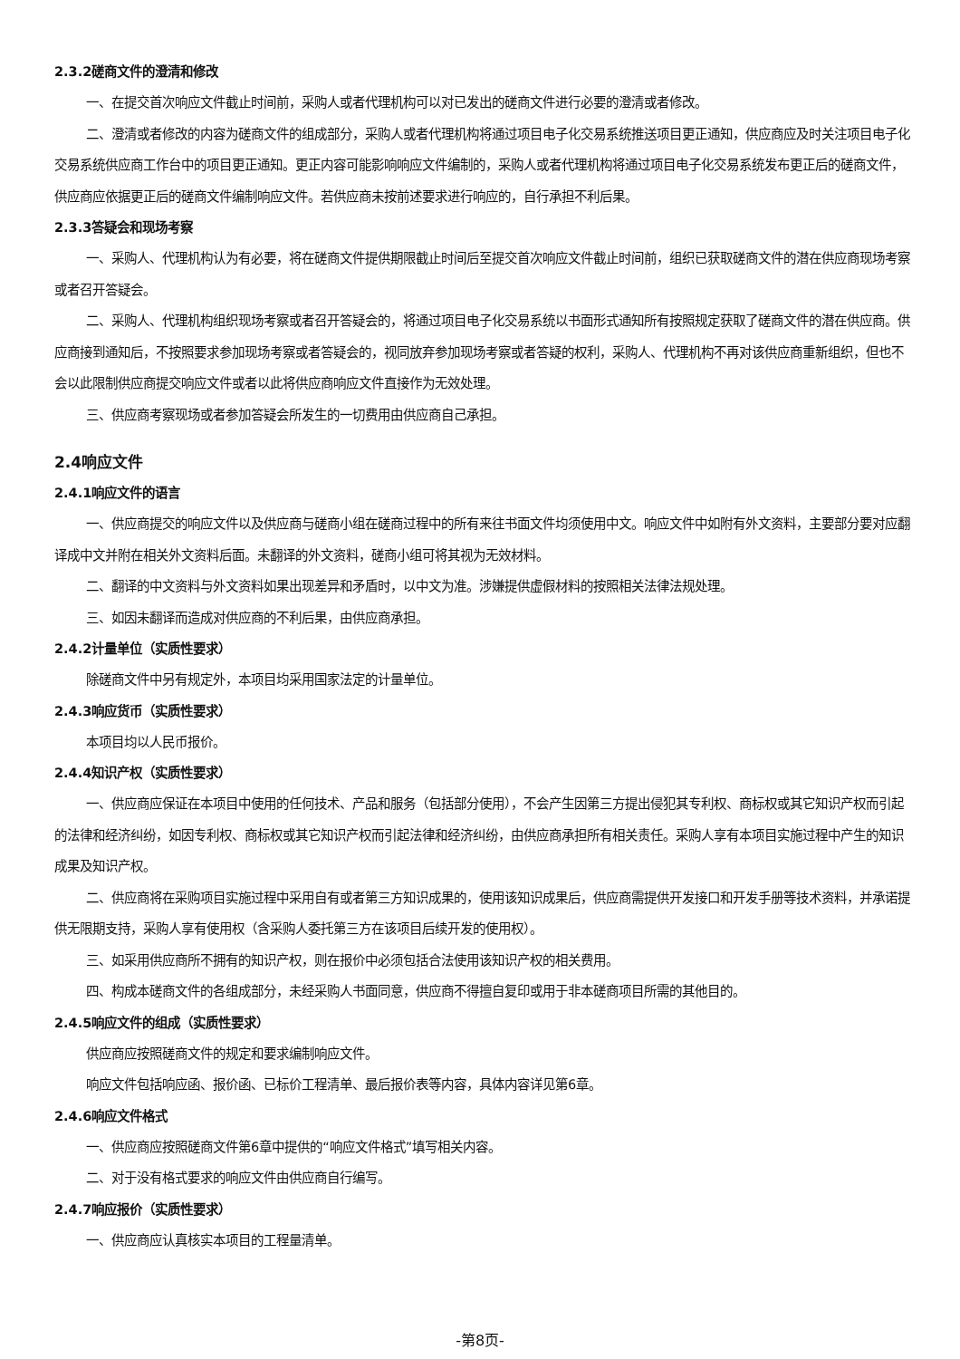2.3.2磋商文件的澄清和修改
一、在提交首次响应文件截止时间前，采购人或者代理机构可以对已发出的磋商文件进行必要的澄清或者修改。
二、澄清或者修改的内容为磋商文件的组成部分，采购人或者代理机构将通过项目电子化交易系统推送项目更正通知，供应商应及时关注项目电子化交易系统供应商工作台中的项目更正通知。更正内容可能影响响应文件编制的，采购人或者代理机构将通过项目电子化交易系统发布更正后的磋商文件，供应商应依据更正后的磋商文件编制响应文件。若供应商未按前述要求进行响应的，自行承担不利后果。
2.3.3答疑会和现场考察
一、采购人、代理机构认为有必要，将在磋商文件提供期限截止时间后至提交首次响应文件截止时间前，组织已获取磋商文件的潜在供应商现场考察或者召开答疑会。
二、采购人、代理机构组织现场考察或者召开答疑会的，将通过项目电子化交易系统以书面形式通知所有按照规定获取了磋商文件的潜在供应商。供应商接到通知后，不按照要求参加现场考察或者答疑会的，视同放弃参加现场考察或者答疑的权利，采购人、代理机构不再对该供应商重新组织，但也不会以此限制供应商提交响应文件或者以此将供应商响应文件直接作为无效处理。
三、供应商考察现场或者参加答疑会所发生的一切费用由供应商自己承担。
2.4响应文件
2.4.1响应文件的语言
一、供应商提交的响应文件以及供应商与磋商小组在磋商过程中的所有来往书面文件均须使用中文。响应文件中如附有外文资料，主要部分要对应翻译成中文并附在相关外文资料后面。未翻译的外文资料，磋商小组可将其视为无效材料。
二、翻译的中文资料与外文资料如果出现差异和矛盾时，以中文为准。涉嫌提供虚假材料的按照相关法律法规处理。
三、如因未翻译而造成对供应商的不利后果，由供应商承担。
2.4.2计量单位（实质性要求）
除磋商文件中另有规定外，本项目均采用国家法定的计量单位。
2.4.3响应货币（实质性要求）
本项目均以人民币报价。
2.4.4知识产权（实质性要求）
一、供应商应保证在本项目中使用的任何技术、产品和服务（包括部分使用），不会产生因第三方提出侵犯其专利权、商标权或其它知识产权而引起的法律和经济纠纷，如因专利权、商标权或其它知识产权而引起法律和经济纠纷，由供应商承担所有相关责任。采购人享有本项目实施过程中产生的知识成果及知识产权。
二、供应商将在采购项目实施过程中采用自有或者第三方知识成果的，使用该知识成果后，供应商需提供开发接口和开发手册等技术资料，并承诺提供无限期支持，采购人享有使用权（含采购人委托第三方在该项目后续开发的使用权）。
三、如采用供应商所不拥有的知识产权，则在报价中必须包括合法使用该知识产权的相关费用。
四、构成本磋商文件的各组成部分，未经采购人书面同意，供应商不得擅自复印或用于非本磋商项目所需的其他目的。
2.4.5响应文件的组成（实质性要求）
供应商应按照磋商文件的规定和要求编制响应文件。
响应文件包括响应函、报价函、已标价工程清单、最后报价表等内容，具体内容详见第6章。
2.4.6响应文件格式
一、供应商应按照磋商文件第6章中提供的“响应文件格式”填写相关内容。
二、对于没有格式要求的响应文件由供应商自行编写。
2.4.7响应报价（实质性要求）
一、供应商应认真核实本项目的工程量清单。
-第8页-